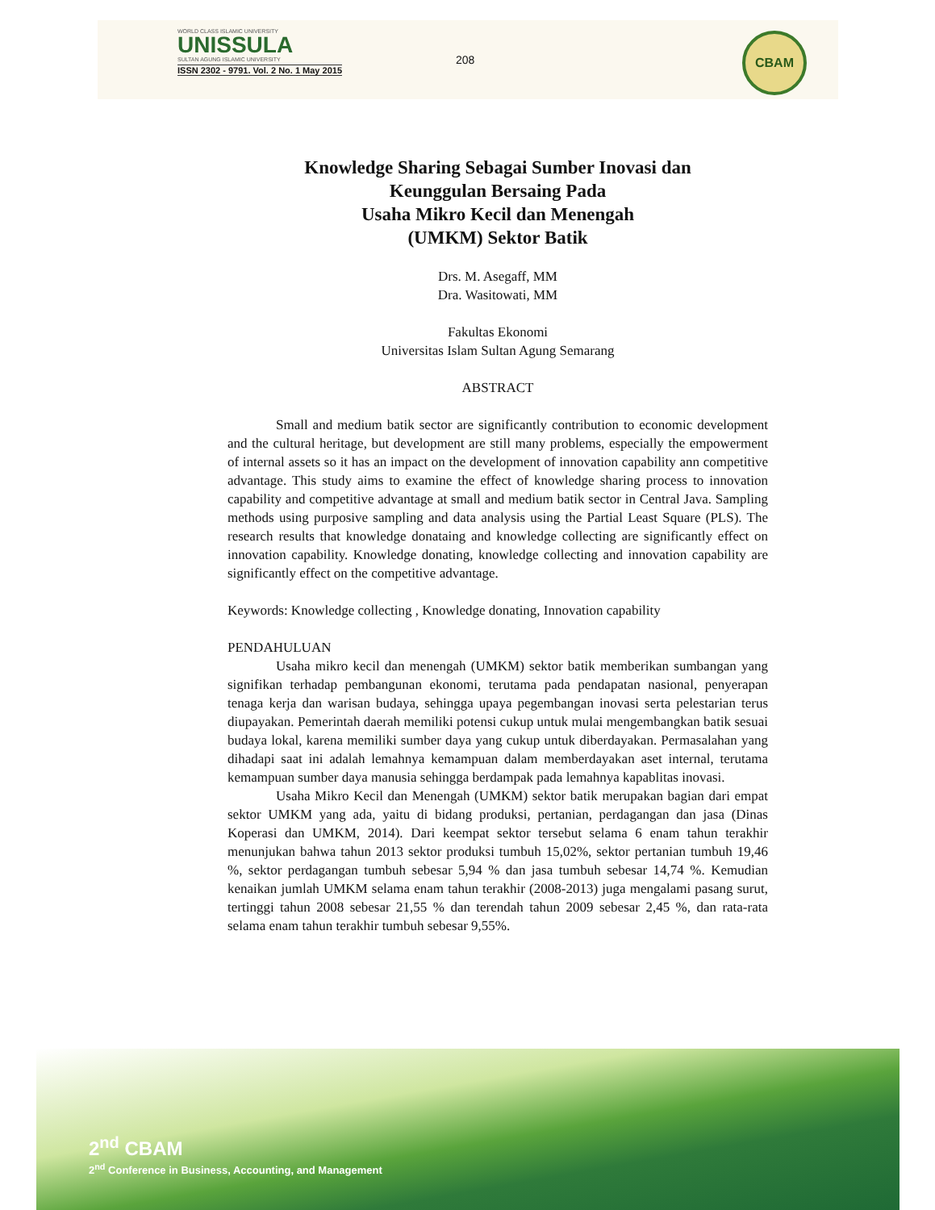WORLD CLASS ISLAMIC UNIVERSITY
UNISSULA
SULTAN AGUNG ISLAMIC UNIVERSITY
ISSN 2302 - 9791. Vol. 2 No. 1 May 2015
208
CBAM
Knowledge Sharing Sebagai Sumber Inovasi dan
Keunggulan Bersaing Pada
Usaha Mikro Kecil dan Menengah
(UMKM) Sektor Batik
Drs. M. Asegaff, MM
Dra. Wasitowati, MM
Fakultas Ekonomi
Universitas Islam Sultan Agung Semarang
ABSTRACT
Small and medium batik sector are significantly contribution to economic development and the cultural heritage, but development are still many problems, especially the empowerment of internal assets so it has an impact on the development of innovation capability ann competitive advantage. This study aims to examine the effect of knowledge sharing process to innovation capability and competitive advantage at small and medium batik sector in Central Java. Sampling methods using purposive sampling and data analysis using the Partial Least Square (PLS). The research results that knowledge donataing and knowledge collecting are significantly effect on innovation capability. Knowledge donating, knowledge collecting and innovation capability are significantly effect on the competitive advantage.
Keywords: Knowledge collecting , Knowledge donating, Innovation capability
PENDAHULUAN
Usaha mikro kecil dan menengah (UMKM) sektor batik memberikan sumbangan yang signifikan terhadap pembangunan ekonomi, terutama pada pendapatan nasional, penyerapan tenaga kerja dan warisan budaya, sehingga upaya pegembangan inovasi serta pelestarian terus diupayakan. Pemerintah daerah memiliki potensi cukup untuk mulai mengembangkan batik sesuai budaya lokal, karena memiliki sumber daya yang cukup untuk diberdayakan. Permasalahan yang dihadapi saat ini adalah lemahnya kemampuan dalam memberdayakan aset internal, terutama kemampuan sumber daya manusia sehingga berdampak pada lemahnya kapablitas inovasi.
Usaha Mikro Kecil dan Menengah (UMKM) sektor batik merupakan bagian dari empat sektor UMKM yang ada, yaitu di bidang produksi, pertanian, perdagangan dan jasa (Dinas Koperasi dan UMKM, 2014). Dari keempat sektor tersebut selama 6 enam tahun terakhir menunjukan bahwa tahun 2013 sektor produksi tumbuh 15,02%, sektor pertanian tumbuh 19,46 %, sektor perdagangan tumbuh sebesar 5,94 % dan jasa tumbuh sebesar 14,74 %. Kemudian kenaikan jumlah UMKM selama enam tahun terakhir (2008-2013) juga mengalami pasang surut, tertinggi tahun 2008 sebesar 21,55 % dan terendah tahun 2009 sebesar 2,45 %, dan rata-rata selama enam tahun terakhir tumbuh sebesar 9,55%.
2<sup>nd</sup> CBAM
2<sup>nd</sup> Conference in Business, Accounting, and Management